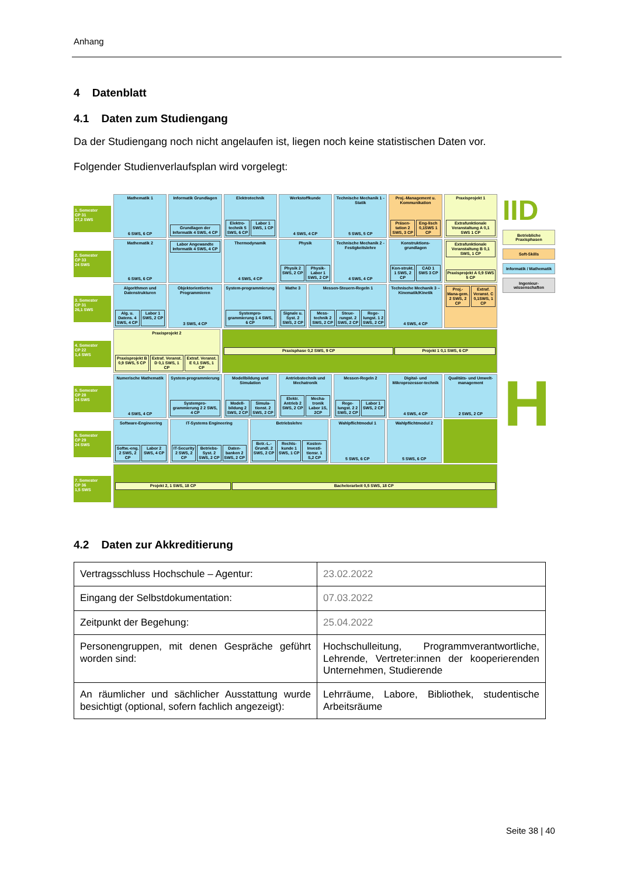Anhang
4 Datenblatt
4.1 Daten zum Studiengang
Da der Studiengang noch nicht angelaufen ist, liegen noch keine statistischen Daten vor.
Folgender Studienverlaufsplan wird vorgelegt:
1. Semester
CP 31
27,2 SWS
Mathematik 1
6 SWS, 6 CP
Informatik Grundlagen
Grundlagen der Informatik 4 SWS, 4 CP
Elektrotechnik
Elektro-technik 5 SWS, 6 CP Labor 1 SWS, 1 CP
Werkstoffkunde
4 SWS, 4 CP
Technische Mechanik 1 - Statik
5 SWS, 5 CP
Proj.-Management u. Kommunikation
Präsen-tation 2 SWS, 3 CP Eng-lisch 0,1SWS 1 CP
Praxisprojekt 1
Extrafunktionale Veranstaltung A 0,1 SWS 1 CP
2. Semester
CP 33
24 SWS
Mathematik 2
6 SWS, 6 CP
Labor Angewandte Informatik 4 SWS, 4 CP
Thermodynamik
4 SWS, 4 CP
Physik
Physik 2 SWS, 2 CP Physik-Labor 1 SWS, 2 CP
Technische Mechanik 2 - Festigkeitslehre
4 SWS, 4 CP
Konstruktions-grundlagen
Kon-strukt. 1 SWS, 2 CP CAD 1 SWS 3 CP
Extrafunktionale Veranstaltung B 0,1 SWS, 1 CP
Praxisprojekt A 0,9 SWS 5 CP
3. Semester
CP 31
26,1 SWS
Algorithmen und Datenstrukturen
Alg. u. Datens. 4 SWS, 4 CP Labor 1 SWS, 2 CP
Objektorientiertes Programmieren
3 SWS, 4 CP
System-programmierung
Systempro-grammierung 1 4 SWS, 6 CP
Mathe 3
Signale u. Syst. 2 SWS, 2 CP
Messen-Steuern-Regeln 1
Mess-technik 2 SWS, 2 CP Steue-rungst. 2 SWS, 2 CP Rege-lungst. 1 2 SWS, 2 CP
Technische Mechanik 3 – Kinematik/Kinetik
4 SWS, 4 CP
Proj.-Mana-gem. 2 SWS, 2 CP Extraf. Veranst. C 0,1SWS, 1 CP
4. Semester
CP 22
1,4 SWS
Praxisprojekt 2
Praxisprojekt B 0,9 SWS, 5 CP Extraf. Veranst. D 0,1 SWS, 1 CP
Extraf. Veranst. E 0,1 SWS, 1 CP
Praxisphase 0,2 SWS, 9 CP Projekt 1 0,1 SWS, 6 CP
5. Semester
CP 28
24 SWS
Numerische Mathematik
4 SWS, 4 CP
System-programmierung
Systempro-grammierung 2 2 SWS, 4 CP
Modellbildung und Simulation
Modell-bildung 2 SWS, 2 CP Simula-tionst. 2 SWS, 2 CP
Antriebstechnik und Mechatronik
Elektr. Antrieb 2 SWS, 2 CP Mecha-tronik Labor 1S, 2CP
Messen-Regeln 2
Rege-lungst. 2 2 SWS, 2 CP Labor 1 SWS, 2 CP
Digital- und Mikroprozessor-technik
4 SWS, 4 CP
Qualitäts- und Umwelt-management
2 SWS, 2 CP
6. Semester
CP 29
24 SWS
Software-Engineering
Softw.-eng. 2 SWS, 2 CP Labor 2 SWS, 4 CP
IT-Systems Engineering
IT-Security 2 SWS, 2 CP Betriebs-Syst. 2 SWS, 2 CP Daten-banken 2 SWS, 2 CP
Betriebslehre
Betr.-L.-Grundl. 2 SWS, 2 CP Rechts-kunde 1 SWS, 1 CP Kosten-Investi-tionsr. 1 S,2 CP
Wahlpflichtmodul 1
5 SWS, 6 CP
Wahlpflichtmodul 2
5 SWS, 6 CP
7. Semester
CP 36
1,5 SWS
Projekt 2, 1 SWS, 18 CP Bachelorarbeit 0,5 SWS, 18 CP
IID
Betriebliche Praxisphasen
Soft-Skills
Informatik / Mathematik
Ingenieur-wissenschaften
H
4.2 Daten zur Akkreditierung
| Vertragsschluss Hochschule – Agentur: | 23.02.2022 |
| Eingang der Selbstdokumentation: | 07.03.2022 |
| Zeitpunkt der Begehung: | 25.04.2022 |
| Personengruppen, mit denen Gespräche geführt worden sind: | Hochschulleitung, Programmverantwortliche, Lehrende, Vertreter:innen der kooperierenden Unternehmen, Studierende |
| An räumlicher und sächlicher Ausstattung wurde besichtigt (optional, sofern fachlich angezeigt): | Lehrräume, Labore, Bibliothek, studentische Arbeitsräume |
Seite 38 | 40